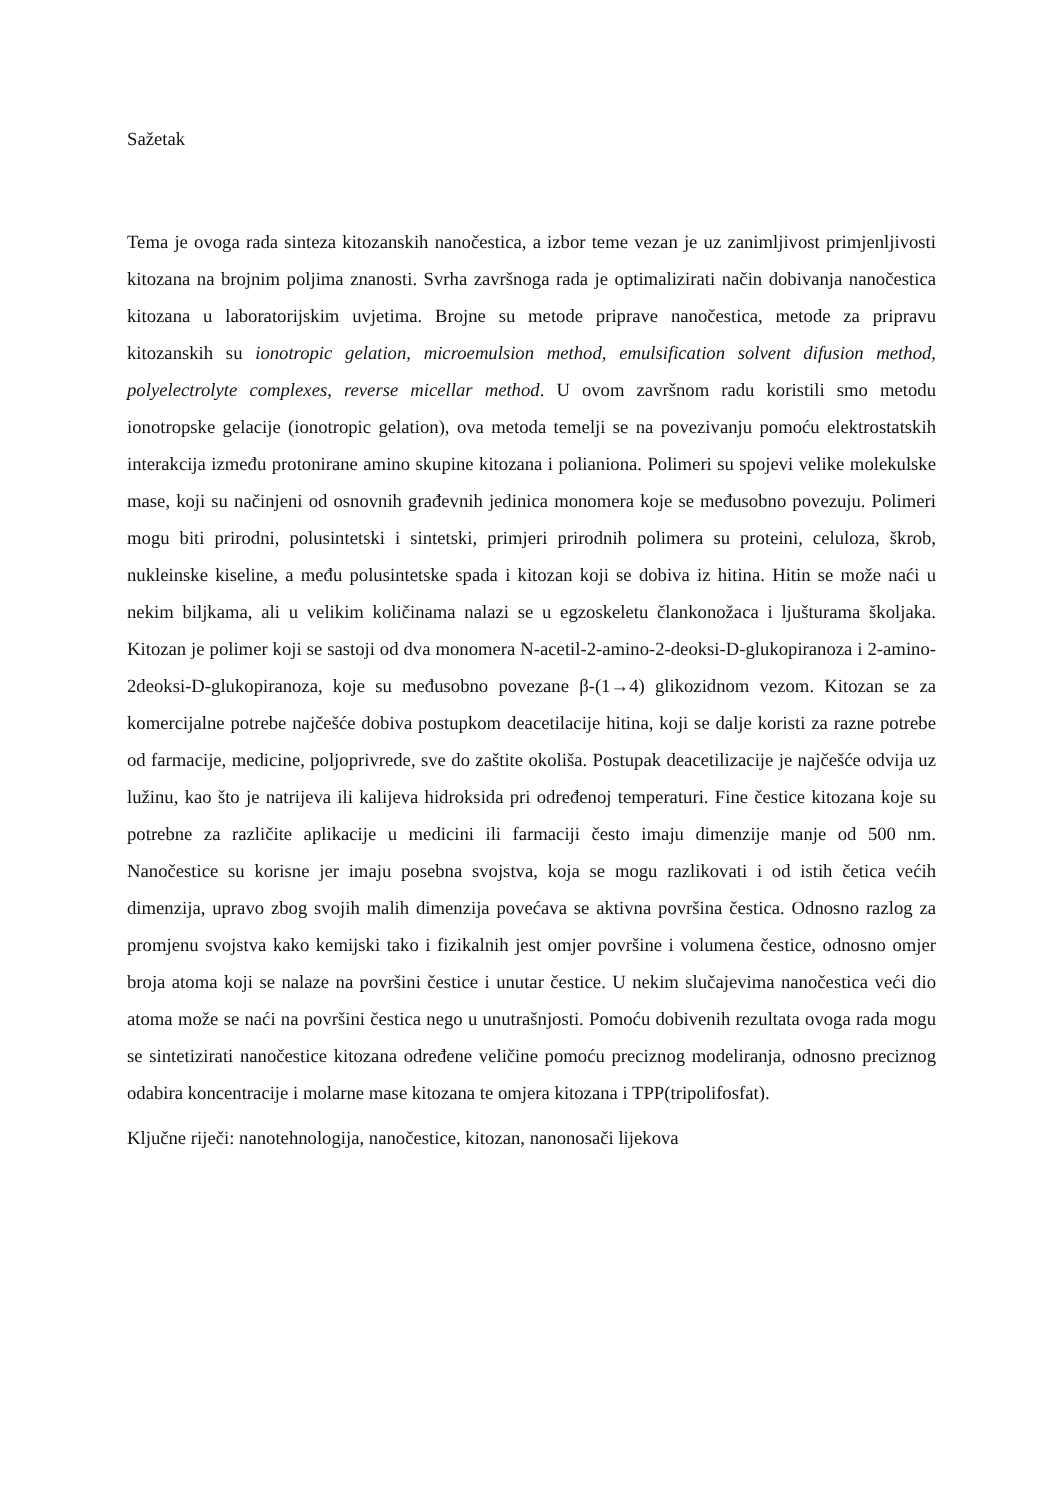Sažetak
Tema je ovoga rada sinteza kitozanskih nanočestica, a izbor teme vezan je uz zanimljivost primjenljivosti kitozana na brojnim poljima znanosti. Svrha završnoga rada je optimalizirati način dobivanja nanočestica kitozana u laboratorijskim uvjetima. Brojne su metode priprave nanočestica, metode za pripravu kitozanskih su ionotropic gelation, microemulsion method, emulsification solvent difusion method, polyelectrolyte complexes, reverse micellar method. U ovom završnom radu koristili smo metodu ionotropske gelacije (ionotropic gelation), ova metoda temelji se na povezivanju pomoću elektrostatskih interakcija između protonirane amino skupine kitozana i polianiona. Polimeri su spojevi velike molekulske mase, koji su načinjeni od osnovnih građevnih jedinica monomera koje se međusobno povezuju. Polimeri mogu biti prirodni, polusintetski i sintetski, primjeri prirodnih polimera su proteini, celuloza, škrob, nukleinske kiseline, a među polusintetske spada i kitozan koji se dobiva iz hitina. Hitin se može naći u nekim biljkama, ali u velikim količinama nalazi se u egzoskeletu člankonožaca i ljušturama školjaka. Kitozan je polimer koji se sastoji od dva monomera N-acetil-2-amino-2-deoksi-D-glukopiranoza i 2-amino-2deoksi-D-glukopiranoza, koje su međusobno povezane β-(1→4) glikozidnom vezom. Kitozan se za komercijalne potrebe najčešće dobiva postupkom deacetilacije hitina, koji se dalje koristi za razne potrebe od farmacije, medicine, poljoprivrede, sve do zaštite okoliša. Postupak deacetilizacije je najčešće odvija uz lužinu, kao što je natrijeva ili kalijeva hidroksida pri određenoj temperaturi. Fine čestice kitozana koje su potrebne za različite aplikacije u medicini ili farmaciji često imaju dimenzije manje od 500 nm. Nanočestice su korisne jer imaju posebna svojstva, koja se mogu razlikovati i od istih četica većih dimenzija, upravo zbog svojih malih dimenzija povećava se aktivna površina čestica. Odnosno razlog za promjenu svojstva kako kemijski tako i fizikalnih jest omjer površine i volumena čestice, odnosno omjer broja atoma koji se nalaze na površini čestice i unutar čestice. U nekim slučajevima nanočestica veći dio atoma može se naći na površini čestica nego u unutrašnjosti. Pomoću dobivenih rezultata ovoga rada mogu se sintetizirati nanočestice kitozana određene veličine pomoću preciznog modeliranja, odnosno preciznog odabira koncentracije i molarne mase kitozana te omjera kitozana i TPP(tripolifosfat).
Ključne riječi: nanotehnologija, nanočestice, kitozan, nanonosači lijekova